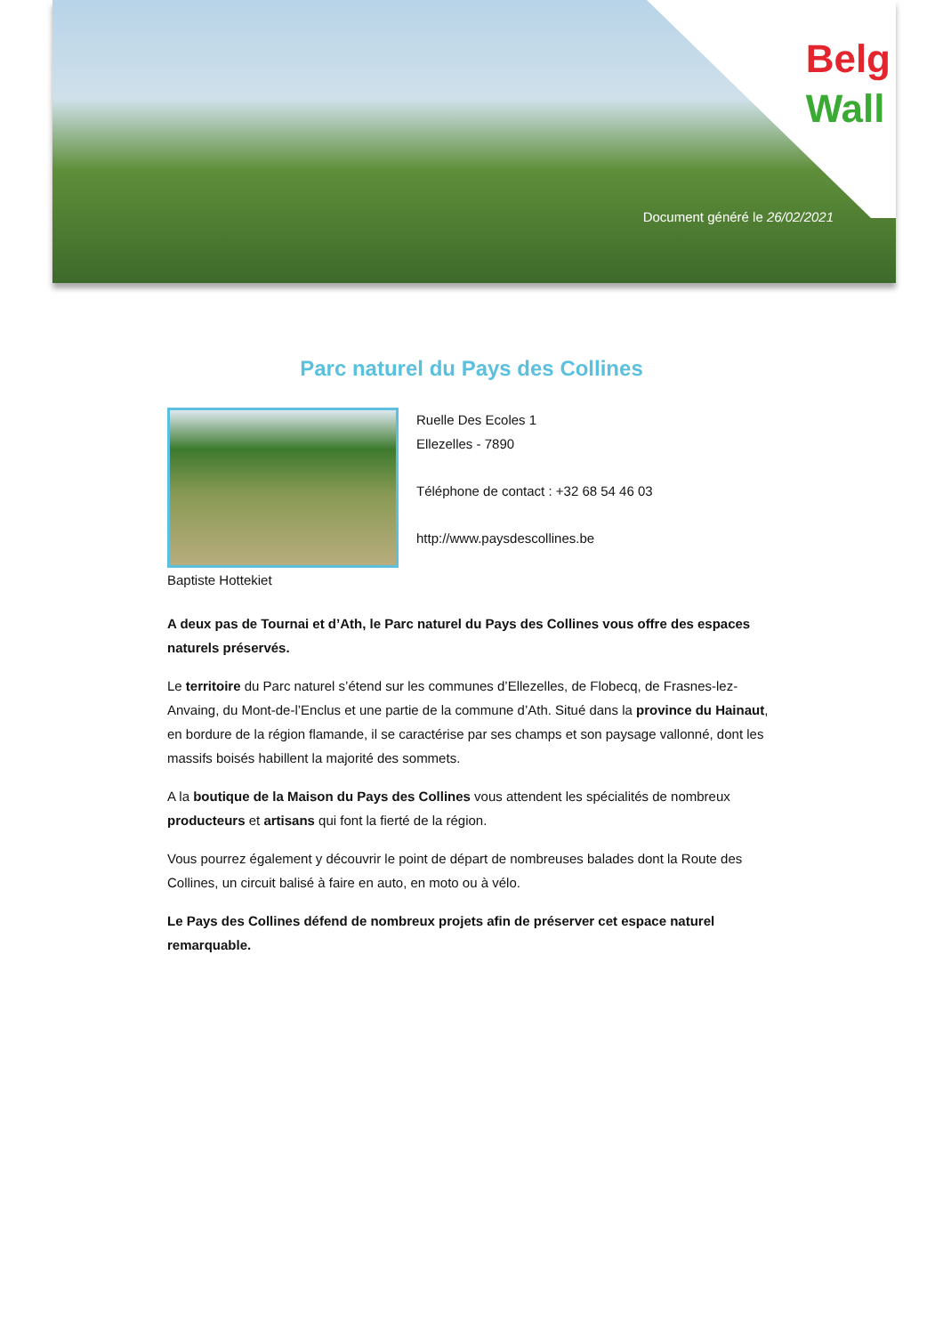Belg
Wall
Document généré le 26/02/2021
Parc naturel du Pays des Collines
Baptiste Hottekiet Ruelle Des Ecoles 1
Ellezelles - 7890
Téléphone de contact : +32 68 54 46 03
http://www.paysdescollines.be
A deux pas de Tournai et d’Ath, le Parc naturel du Pays des Collines vous offre des espaces naturels préservés.
Le territoire du Parc naturel s’étend sur les communes d’Ellezelles, de Flobecq, de Frasnes-lez-Anvaing, du Mont-de-l’Enclus et une partie de la commune d’Ath. Situé dans la province du Hainaut, en bordure de la région flamande, il se caractérise par ses champs et son paysage vallonné, dont les massifs boisés habillent la majorité des sommets.
A la boutique de la Maison du Pays des Collines vous attendent les spécialités de nombreux producteurs et artisans qui font la fierté de la région.
Vous pourrez également y découvrir le point de départ de nombreuses balades dont la Route des Collines, un circuit balisé à faire en auto, en moto ou à vélo.
Le Pays des Collines défend de nombreux projets afin de préserver cet espace naturel remarquable.